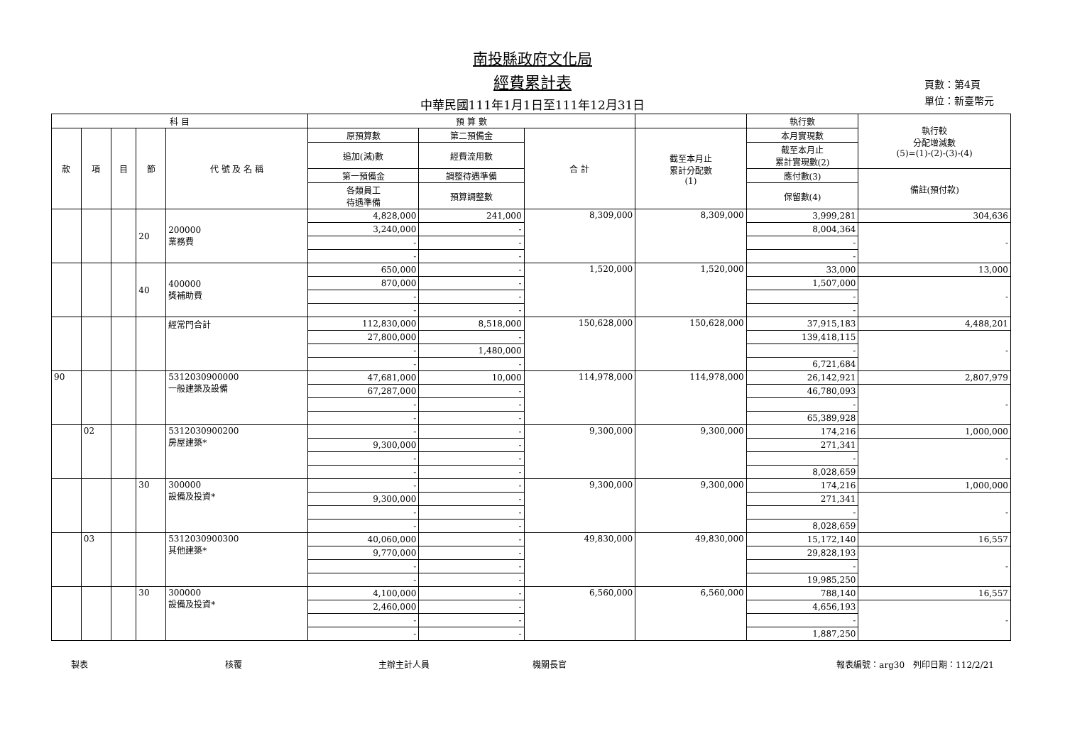南投縣政府文化局
經費累計表
中華民國111年1月1日至111年12月31日
頁數：第4頁
單位：新臺幣元
| 科 目 | | | | | 預 算 數 | | | | 執行數 | 執行較 分配增減數 (5)=(1)-(2)-(3)-(4) |
| --- | --- | --- | --- | --- | --- | --- | --- | --- | --- | --- |
| 款 | 項 | 目 | 節 | 代 號 及 名 稱 | 原預算數 | 第二預備金 | 合 計 | 截至本月止 累計分配數 (1) | 本月實現數 | |
| | | | | | 追加(減)數 | 經費流用數 | | | 截至本月止 累計實現數(2) | |
| | | | | | 第一預備金 | 調整待遇準備 | | | 應付數(3) | 備註(預付款) |
| | | | | | 各類員工 待遇準備 | 預算調整數 | | | 保留數(4) | |
| | | | 20 | 200000 業務費 | 4,828,000 | 241,000 | 8,309,000 | 8,309,000 | 3,999,281 | 304,636 |
| | | | | | 3,240,000 | - | | | 8,004,364 | - |
| | | | | | - | - | | | - | |
| | | | | | - | - | | | - | |
| | | | 40 | 400000 獎補助費 | 650,000 | - | 1,520,000 | 1,520,000 | 33,000 | 13,000 |
| | | | | | 870,000 | - | | | 1,507,000 | - |
| | | | | | - | - | | | - | |
| | | | | | - | - | | | - | |
| | | | | 經常門合計 | 112,830,000 | 8,518,000 | 150,628,000 | 150,628,000 | 37,915,183 | 4,488,201 |
| | | | | | 27,800,000 | - | | | 139,418,115 | - |
| | | | | | - | 1,480,000 | | | - | |
| | | | | | - | - | | | 6,721,684 | |
| 90 | | | | 5312030900000 一般建築及設備 | 47,681,000 | 10,000 | 114,978,000 | 114,978,000 | 26,142,921 | 2,807,979 |
| | | | | | 67,287,000 | - | | | 46,780,093 | - |
| | | | | | - | - | | | - | |
| | | | | | - | - | | | 65,389,928 | |
| | 02 | | | 5312030900200 房屋建築* | - | - | 9,300,000 | 9,300,000 | 174,216 | 1,000,000 |
| | | | | | 9,300,000 | - | | | 271,341 | - |
| | | | | | - | - | | | - | |
| | | | | | - | - | | | 8,028,659 | |
| | | | 30 | 300000 設備及投資* | - | - | 9,300,000 | 9,300,000 | 174,216 | 1,000,000 |
| | | | | | 9,300,000 | - | | | 271,341 | - |
| | | | | | - | - | | | - | |
| | | | | | - | - | | | 8,028,659 | |
| | 03 | | | 5312030900300 其他建築* | 40,060,000 | - | 49,830,000 | 49,830,000 | 15,172,140 | 16,557 |
| | | | | | 9,770,000 | - | | | 29,828,193 | - |
| | | | | | - | - | | | - | |
| | | | | | - | - | | | 19,985,250 | |
| | | | 30 | 300000 設備及投資* | 4,100,000 | - | 6,560,000 | 6,560,000 | 788,140 | 16,557 |
| | | | | | 2,460,000 | - | | | 4,656,193 | - |
| | | | | | - | - | | | - | |
| | | | | | - | - | | | 1,887,250 | |
製表 核覆 主辦主計人員 機關長官 報表編號：arg30　列印日期：112/2/21